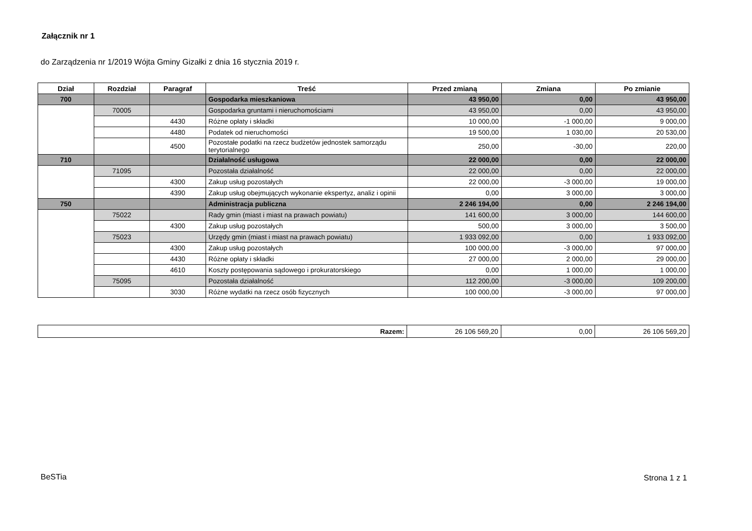Załącznik nr 1
do Zarządzenia nr 1/2019 Wójta Gminy Gizałki z dnia 16 stycznia 2019 r.
| Dział | Rozdział | Paragraf | Treść | Przed zmianą | Zmiana | Po zmianie |
| --- | --- | --- | --- | --- | --- | --- |
| 700 | | | Gospodarka mieszkaniowa | 43 950,00 | 0,00 | 43 950,00 |
| | 70005 | | Gospodarka gruntami i nieruchomościami | 43 950,00 | 0,00 | 43 950,00 |
| | | 4430 | Różne opłaty i składki | 10 000,00 | -1 000,00 | 9 000,00 |
| | | 4480 | Podatek od nieruchomości | 19 500,00 | 1 030,00 | 20 530,00 |
| | | 4500 | Pozostałe podatki na rzecz budżetów jednostek samorządu terytorialnego | 250,00 | -30,00 | 220,00 |
| 710 | | | Działalność usługowa | 22 000,00 | 0,00 | 22 000,00 |
| | 71095 | | Pozostała działalność | 22 000,00 | 0,00 | 22 000,00 |
| | | 4300 | Zakup usług pozostałych | 22 000,00 | -3 000,00 | 19 000,00 |
| | | 4390 | Zakup usług obejmujących wykonanie ekspertyz, analiz i opinii | 0,00 | 3 000,00 | 3 000,00 |
| 750 | | | Administracja publiczna | 2 246 194,00 | 0,00 | 2 246 194,00 |
| | 75022 | | Rady gmin (miast i miast na prawach powiatu) | 141 600,00 | 3 000,00 | 144 600,00 |
| | | 4300 | Zakup usług pozostałych | 500,00 | 3 000,00 | 3 500,00 |
| | 75023 | | Urzędy gmin (miast i miast na prawach powiatu) | 1 933 092,00 | 0,00 | 1 933 092,00 |
| | | 4300 | Zakup usług pozostałych | 100 000,00 | -3 000,00 | 97 000,00 |
| | | 4430 | Różne opłaty i składki | 27 000,00 | 2 000,00 | 29 000,00 |
| | | 4610 | Koszty postępowania sądowego i prokuratorskiego | 0,00 | 1 000,00 | 1 000,00 |
| | 75095 | | Pozostała działalność | 112 200,00 | -3 000,00 | 109 200,00 |
| | | 3030 | Różne wydatki na rzecz osób fizycznych | 100 000,00 | -3 000,00 | 97 000,00 |
| Razem: | 26 106 569,20 | 0,00 | 26 106 569,20 |
BeSTia Strona 1 z 1